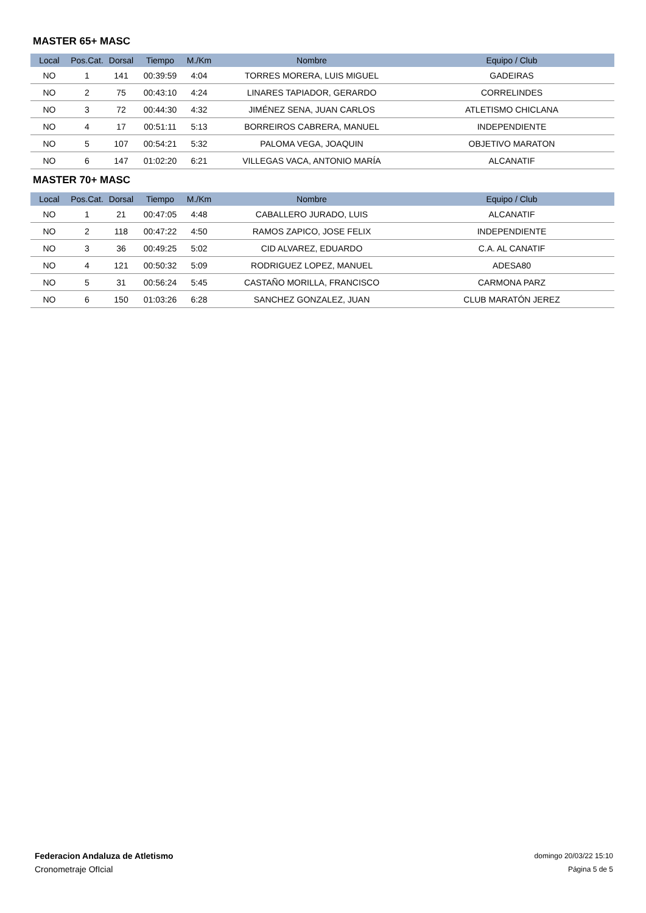MASTER 65+ MASC
| Local | Pos.Cat. | Dorsal | Tiempo | M./Km | Nombre | Equipo / Club |
| --- | --- | --- | --- | --- | --- | --- |
| NO | 1 | 141 | 00:39:59 | 4:04 | TORRES MORERA, LUIS MIGUEL | GADEIRAS |
| NO | 2 | 75 | 00:43:10 | 4:24 | LINARES TAPIADOR, GERARDO | CORRELINDES |
| NO | 3 | 72 | 00:44:30 | 4:32 | JIMÉNEZ SENA, JUAN CARLOS | ATLETISMO CHICLANA |
| NO | 4 | 17 | 00:51:11 | 5:13 | BORREIROS CABRERA, MANUEL | INDEPENDIENTE |
| NO | 5 | 107 | 00:54:21 | 5:32 | PALOMA VEGA, JOAQUIN | OBJETIVO MARATON |
| NO | 6 | 147 | 01:02:20 | 6:21 | VILLEGAS VACA, ANTONIO MARÍA | ALCANATIF |
MASTER 70+ MASC
| Local | Pos.Cat. | Dorsal | Tiempo | M./Km | Nombre | Equipo / Club |
| --- | --- | --- | --- | --- | --- | --- |
| NO | 1 | 21 | 00:47:05 | 4:48 | CABALLERO JURADO, LUIS | ALCANATIF |
| NO | 2 | 118 | 00:47:22 | 4:50 | RAMOS ZAPICO, JOSE FELIX | INDEPENDIENTE |
| NO | 3 | 36 | 00:49:25 | 5:02 | CID ALVAREZ, EDUARDO | C.A. AL CANATIF |
| NO | 4 | 121 | 00:50:32 | 5:09 | RODRIGUEZ LOPEZ, MANUEL | ADESA80 |
| NO | 5 | 31 | 00:56:24 | 5:45 | CASTAÑO MORILLA, FRANCISCO | CARMONA PARZ |
| NO | 6 | 150 | 01:03:26 | 6:28 | SANCHEZ GONZALEZ, JUAN | CLUB MARATÓN JEREZ |
Federacion Andaluza de Atletismo
Cronometraje OfIcial
domingo 20/03/22 15:10
Página 5 de 5